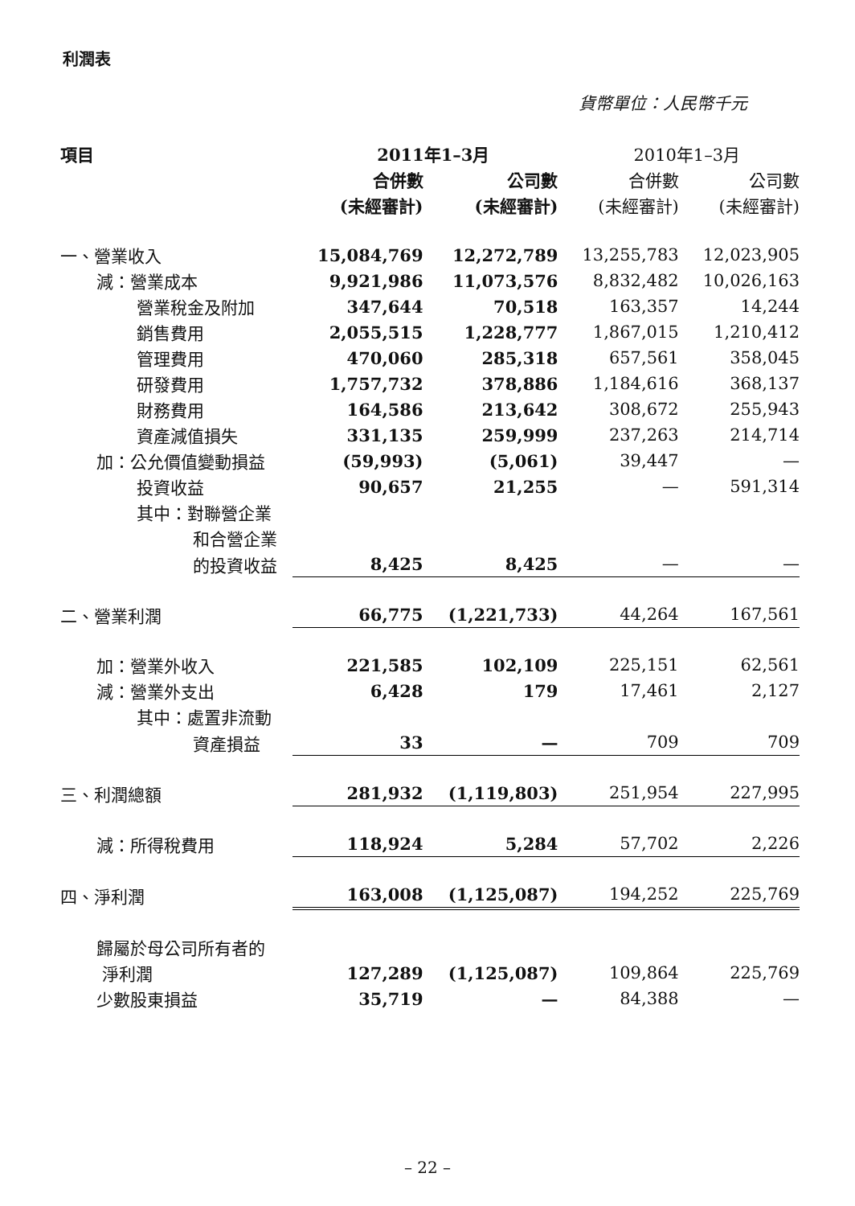利潤表
貨幣單位：人民幣千元
| 項目 | 2011年1–3月 | | 2010年1–3月 | |
| --- | --- | --- | --- | --- |
| | 合併數 | 公司數 | 合併數 | 公司數 |
| | (未經審計) | (未經審計) | (未經審計) | (未經審計) |
| 一、營業收入 | 15,084,769 | 12,272,789 | 13,255,783 | 12,023,905 |
| 減：營業成本 | 9,921,986 | 11,073,576 | 8,832,482 | 10,026,163 |
| 營業稅金及附加 | 347,644 | 70,518 | 163,357 | 14,244 |
| 銷售費用 | 2,055,515 | 1,228,777 | 1,867,015 | 1,210,412 |
| 管理費用 | 470,060 | 285,318 | 657,561 | 358,045 |
| 研發費用 | 1,757,732 | 378,886 | 1,184,616 | 368,137 |
| 財務費用 | 164,586 | 213,642 | 308,672 | 255,943 |
| 資產減值損失 | 331,135 | 259,999 | 237,263 | 214,714 |
| 加：公允價值變動損益 | (59,993) | (5,061) | 39,447 | — |
| 投資收益 | 90,657 | 21,255 | — | 591,314 |
| 其中：對聯營企業 | | | | |
| 和合營企業 | | | | |
| 的投資收益 | 8,425 | 8,425 | — | — |
| 二、營業利潤 | 66,775 | (1,221,733) | 44,264 | 167,561 |
| 加：營業外收入 | 221,585 | 102,109 | 225,151 | 62,561 |
| 減：營業外支出 | 6,428 | 179 | 17,461 | 2,127 |
| 其中：處置非流動 | | | | |
| 資產損益 | 33 | — | 709 | 709 |
| 三、利潤總額 | 281,932 | (1,119,803) | 251,954 | 227,995 |
| 減：所得稅費用 | 118,924 | 5,284 | 57,702 | 2,226 |
| 四、淨利潤 | 163,008 | (1,125,087) | 194,252 | 225,769 |
| 歸屬於母公司所有者的 | | | | |
| 淨利潤 | 127,289 | (1,125,087) | 109,864 | 225,769 |
| 少數股東損益 | 35,719 | — | 84,388 | — |
– 22 –